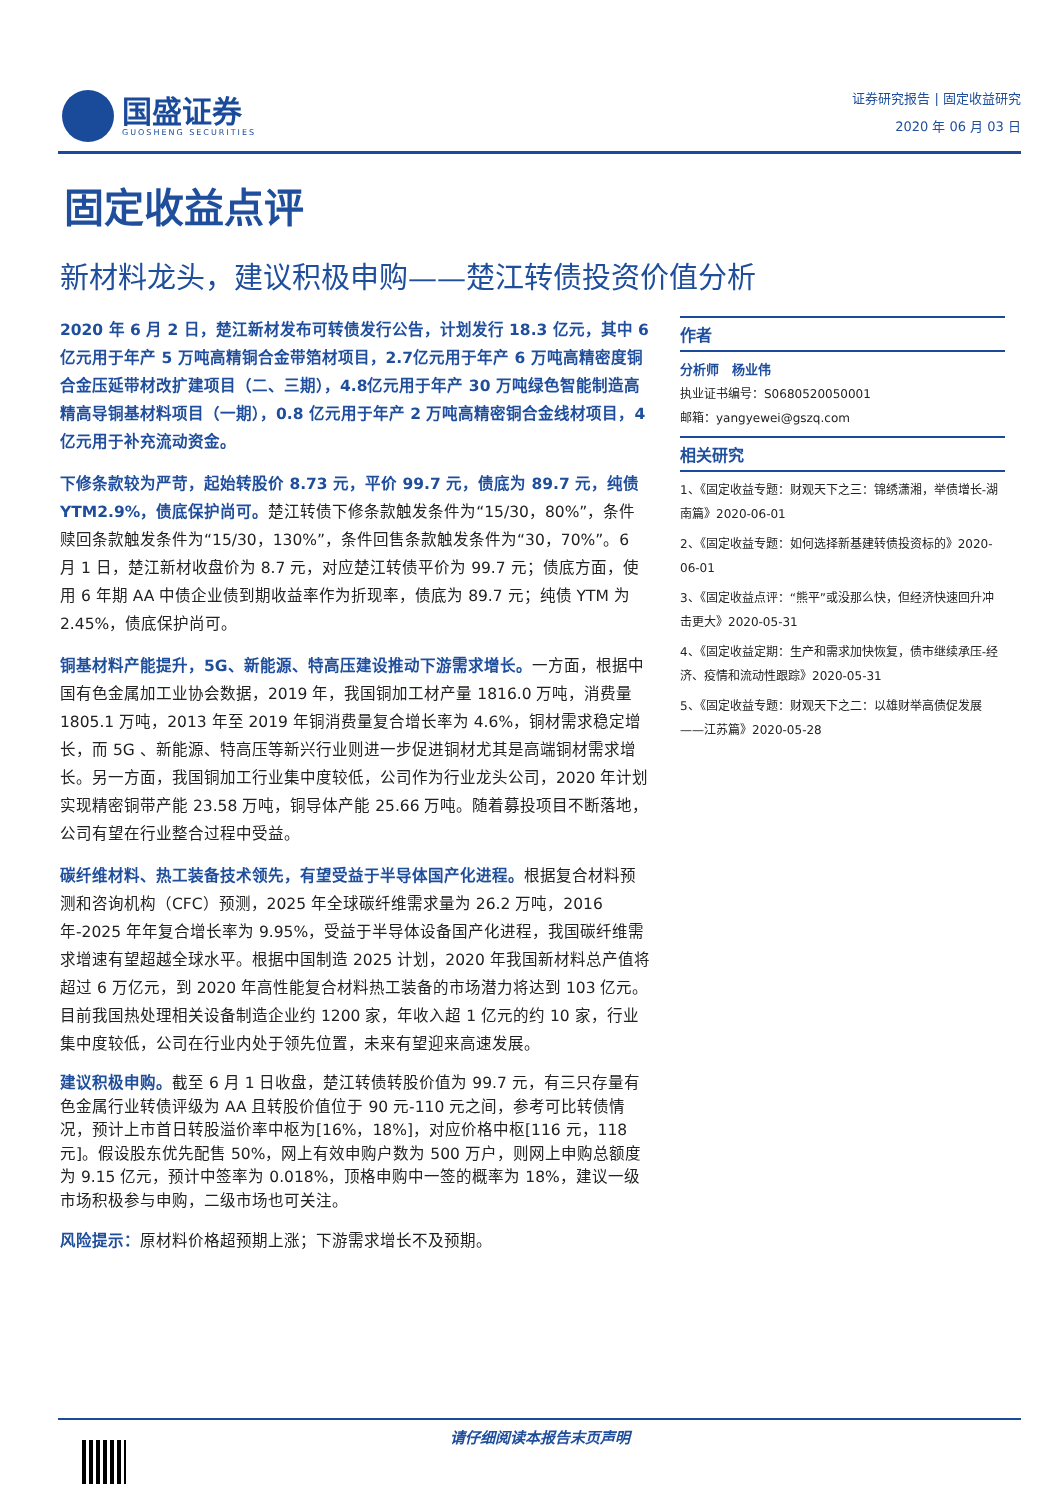国盛证券
GUOSHENG SECURITIES
证券研究报告 | 固定收益研究
2020 年 06 月 03 日
固定收益点评
新材料龙头，建议积极申购——楚江转债投资价值分析
2020 年 6 月 2 日，楚江新材发布可转债发行公告，计划发行 18.3 亿元，其中 6亿元用于年产 5 万吨高精铜合金带箔材项目，2.7亿元用于年产 6 万吨高精密度铜合金压延带材改扩建项目（二、三期），4.8亿元用于年产 30 万吨绿色智能制造高精高导铜基材料项目（一期），0.8 亿元用于年产 2 万吨高精密铜合金线材项目，4 亿元用于补充流动资金。
下修条款较为严苛，起始转股价 8.73 元，平价 99.7 元，债底为 89.7 元，纯债 YTM2.9%，债底保护尚可。楚江转债下修条款触发条件为“15/30，80%”，条件赎回条款触发条件为“15/30，130%”，条件回售条款触发条件为“30，70%”。6 月 1 日，楚江新材收盘价为 8.7 元，对应楚江转债平价为 99.7 元；债底方面，使用 6 年期 AA 中债企业债到期收益率作为折现率，债底为 89.7 元；纯债 YTM 为 2.45%，债底保护尚可。
铜基材料产能提升，5G、新能源、特高压建设推动下游需求增长。一方面，根据中国有色金属加工业协会数据，2019 年，我国铜加工材产量 1816.0 万吨，消费量 1805.1 万吨，2013 年至 2019 年铜消费量复合增长率为 4.6%，铜材需求稳定增长，而 5G 、新能源、特高压等新兴行业则进一步促进铜材尤其是高端铜材需求增长。另一方面，我国铜加工行业集中度较低，公司作为行业龙头公司，2020 年计划实现精密铜带产能 23.58 万吨，铜导体产能 25.66 万吨。随着募投项目不断落地，公司有望在行业整合过程中受益。
碳纤维材料、热工装备技术领先，有望受益于半导体国产化进程。根据复合材料预测和咨询机构（CFC）预测，2025 年全球碳纤维需求量为 26.2 万吨，2016 年-2025 年年复合增长率为 9.95%，受益于半导体设备国产化进程，我国碳纤维需求增速有望超越全球水平。根据中国制造 2025 计划，2020 年我国新材料总产值将超过 6 万亿元，到 2020 年高性能复合材料热工装备的市场潜力将达到 103 亿元。目前我国热处理相关设备制造企业约 1200 家，年收入超 1 亿元的约 10 家，行业集中度较低，公司在行业内处于领先位置，未来有望迎来高速发展。
建议积极申购。截至 6 月 1 日收盘，楚江转债转股价值为 99.7 元，有三只存量有色金属行业转债评级为 AA 且转股价值位于 90 元-110 元之间，参考可比转债情况，预计上市首日转股溢价率中枢为[16%，18%]，对应价格中枢[116 元，118 元]。假设股东优先配售 50%，网上有效申购户数为 500 万户，则网上申购总额度为 9.15 亿元，预计中签率为 0.018%，顶格申购中一签的概率为 18%，建议一级市场积极参与申购，二级市场也可关注。
风险提示：原材料价格超预期上涨；下游需求增长不及预期。
作者
分析师　杨业伟
执业证书编号：S0680520050001
邮箱：yangyewei@gszq.com
相关研究
1、《固定收益专题：财观天下之三：锦绣潇湘，举债增长-湖南篇》2020-06-01
2、《固定收益专题：如何选择新基建转债投资标的》2020-06-01
3、《固定收益点评：“熊平”或没那么快，但经济快速回升冲击更大》2020-05-31
4、《固定收益定期：生产和需求加快恢复，债市继续承压-经济、疫情和流动性跟踪》2020-05-31
5、《固定收益专题：财观天下之二：以雄财举高债促发展——江苏篇》2020-05-28
请仔细阅读本报告末页声明